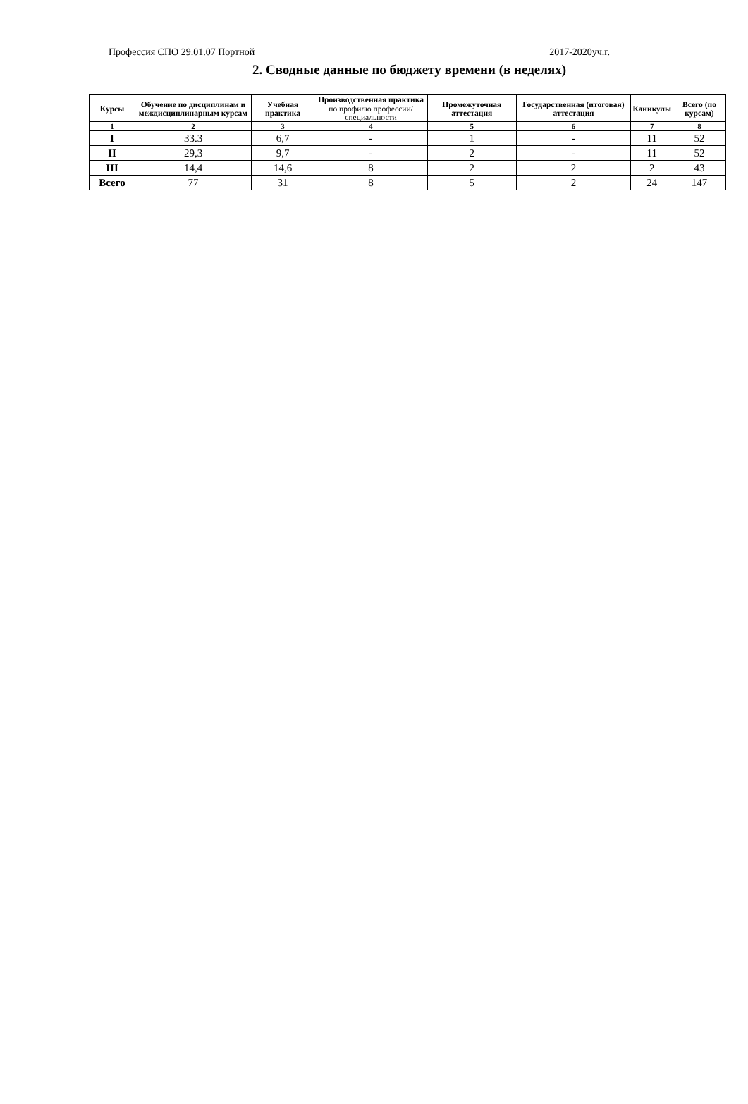Профессия СПО 29.01.07 Портной 2017-2020уч.г.
2. Сводные данные по бюджету времени (в неделях)
| Курсы | Обучение по дисциплинам и междисциплинарным курсам | Учебная практика | Производственная практика | Промежуточная аттестация | Государственная (итоговая) аттестация | Каникулы | Всего (по курсам) |
| --- | --- | --- | --- | --- | --- | --- | --- |
| | | | по профилю профессии/ специальности | | | | |
| 1 | 2 | 3 | 4 | 5 | 6 | 7 | 8 |
| I | 33.3 | 6,7 | - | 1 | - | 11 | 52 |
| II | 29,3 | 9,7 | - | 2 | - | 11 | 52 |
| III | 14,4 | 14,6 | 8 | 2 | 2 | 2 | 43 |
| Всего | 77 | 31 | 8 | 5 | 2 | 24 | 147 |